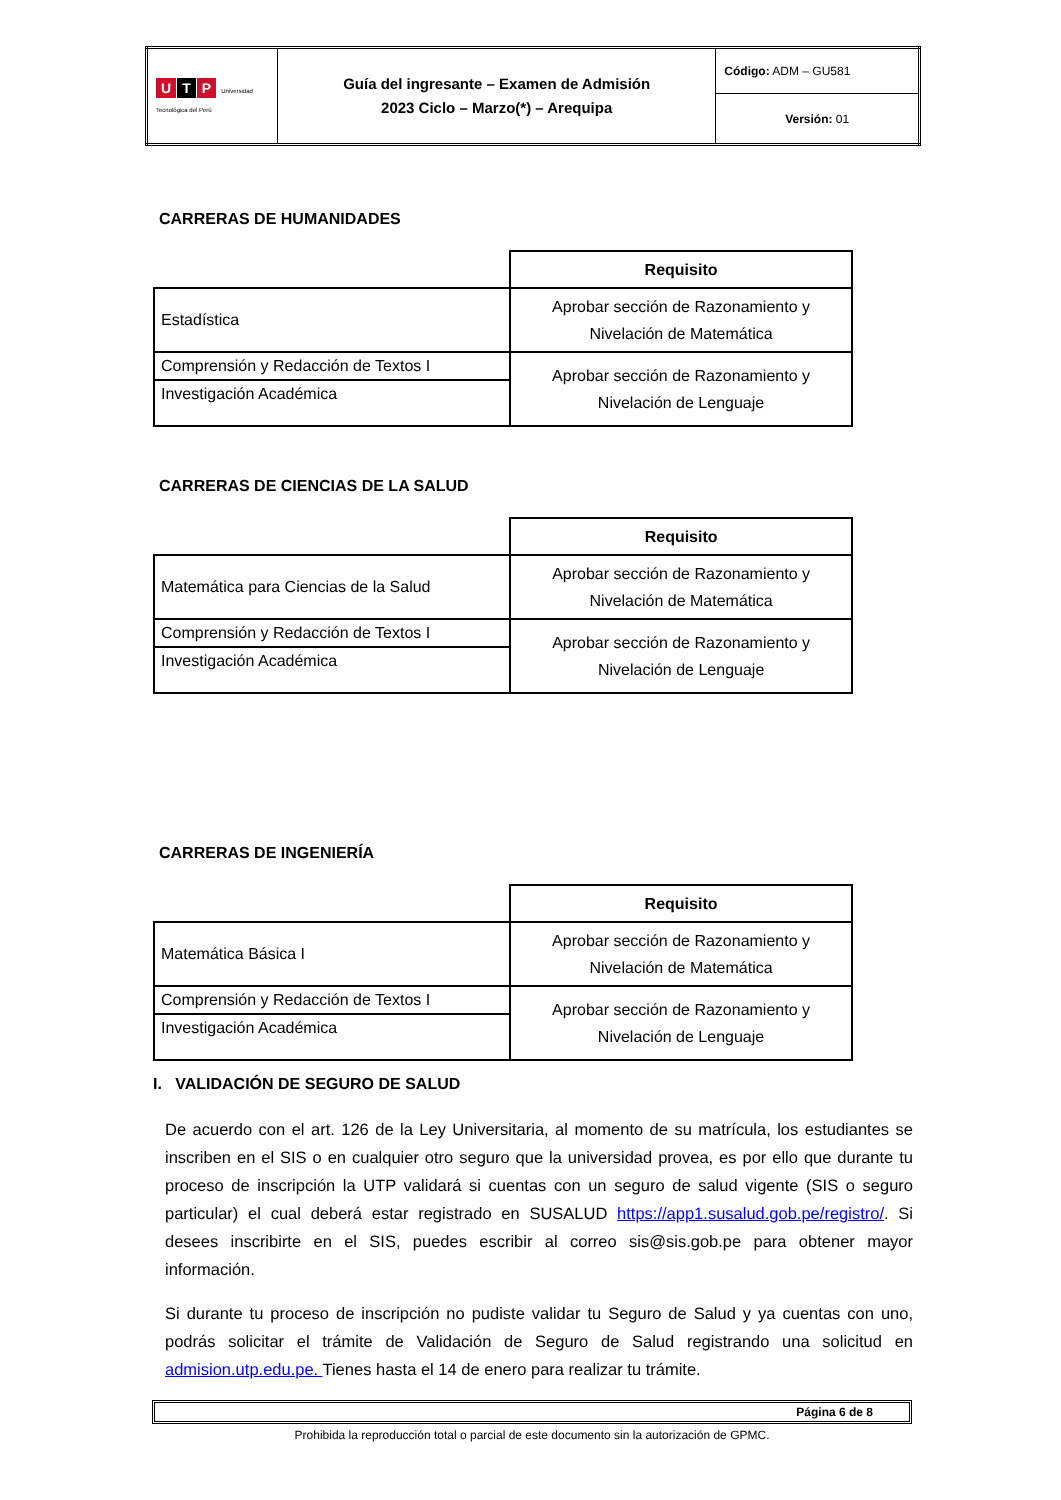| U T P Universidad Tecnológica del Perú | Guía del ingresante – Examen de Admisión 2023 Ciclo – Marzo(*) – Arequipa | Código: ADM – GU581 |
| | | Versión: 01 |
CARRERAS DE HUMANIDADES
| | Requisito |
| Estadística | Aprobar sección de Razonamiento y Nivelación de Matemática |
| Comprensión y Redacción de Textos I | Aprobar sección de Razonamiento y Nivelación de Lenguaje |
| Investigación Académica | |
CARRERAS DE CIENCIAS DE LA SALUD
| | Requisito |
| Matemática para Ciencias de la Salud | Aprobar sección de Razonamiento y Nivelación de Matemática |
| Comprensión y Redacción de Textos I | Aprobar sección de Razonamiento y Nivelación de Lenguaje |
| Investigación Académica | |
CARRERAS DE INGENIERÍA
| | Requisito |
| Matemática Básica I | Aprobar sección de Razonamiento y Nivelación de Matemática |
| Comprensión y Redacción de Textos I | Aprobar sección de Razonamiento y Nivelación de Lenguaje |
| Investigación Académica | |
I. VALIDACIÓN DE SEGURO DE SALUD
De acuerdo con el art. 126 de la Ley Universitaria, al momento de su matrícula, los estudiantes se inscriben en el SIS o en cualquier otro seguro que la universidad provea, es por ello que durante tu proceso de inscripción la UTP validará si cuentas con un seguro de salud vigente (SIS o seguro particular) el cual deberá estar registrado en SUSALUD https://app1.susalud.gob.pe/registro/. Si desees inscribirte en el SIS, puedes escribir al correo sis@sis.gob.pe para obtener mayor información.
Si durante tu proceso de inscripción no pudiste validar tu Seguro de Salud y ya cuentas con uno, podrás solicitar el trámite de Validación de Seguro de Salud registrando una solicitud en admision.utp.edu.pe. Tienes hasta el 14 de enero para realizar tu trámite.
Página 6 de 8
Prohibida la reproducción total o parcial de este documento sin la autorización de GPMC.